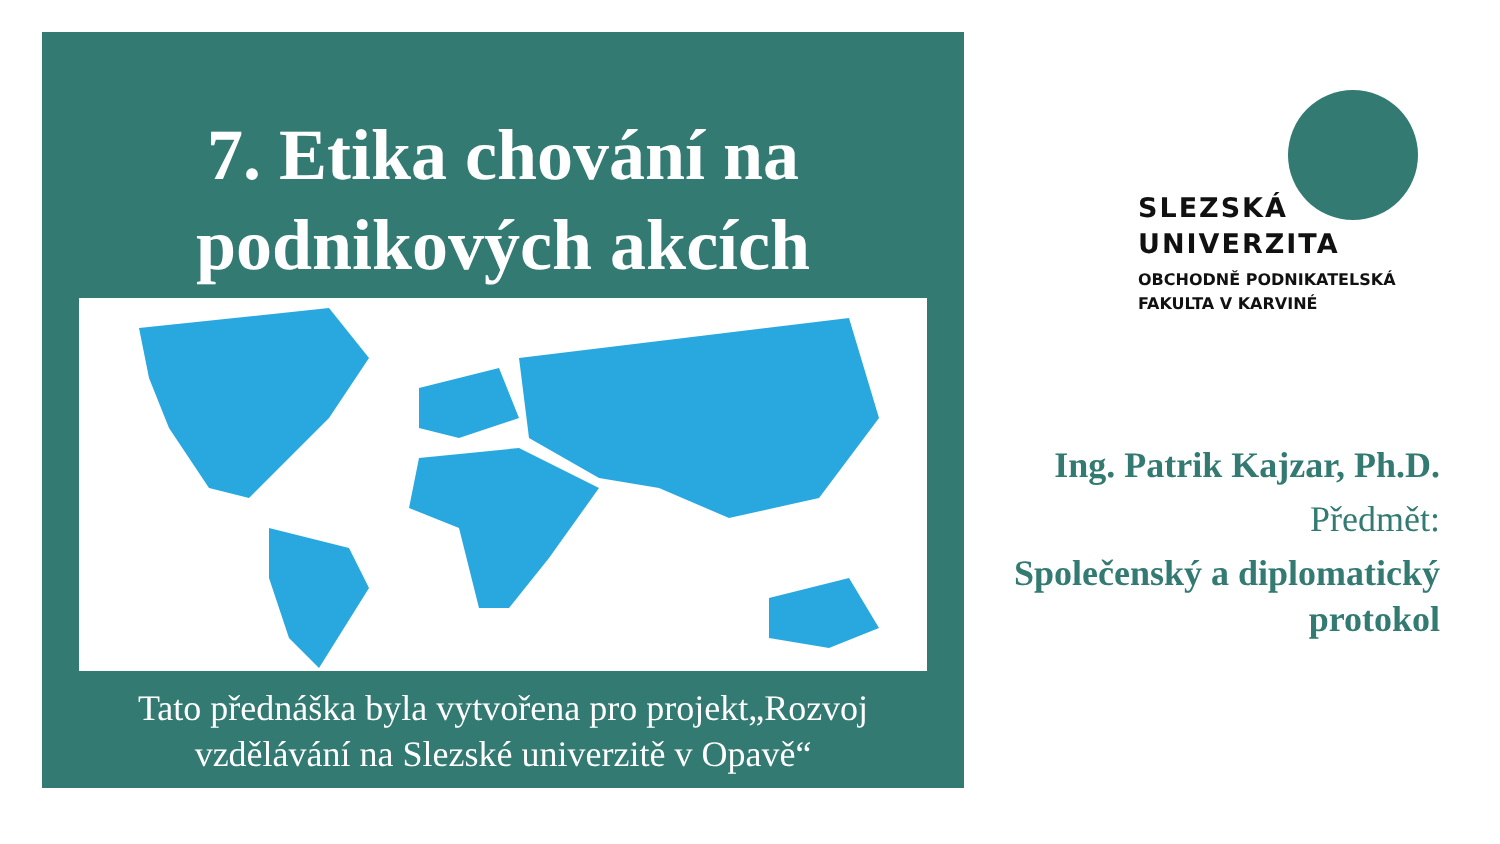7. Etika chování na
podnikových akcích
Tato přednáška byla vytvořena pro projekt„Rozvoj
vzdělávání na Slezské univerzitě v Opavě“
SLEZSKÁ
UNIVERZITA
OBCHODNĚ PODNIKATELSKÁ
FAKULTA V KARVINÉ
Ing. Patrik Kajzar, Ph.D.
Předmět:
Společenský a diplomatický
protokol